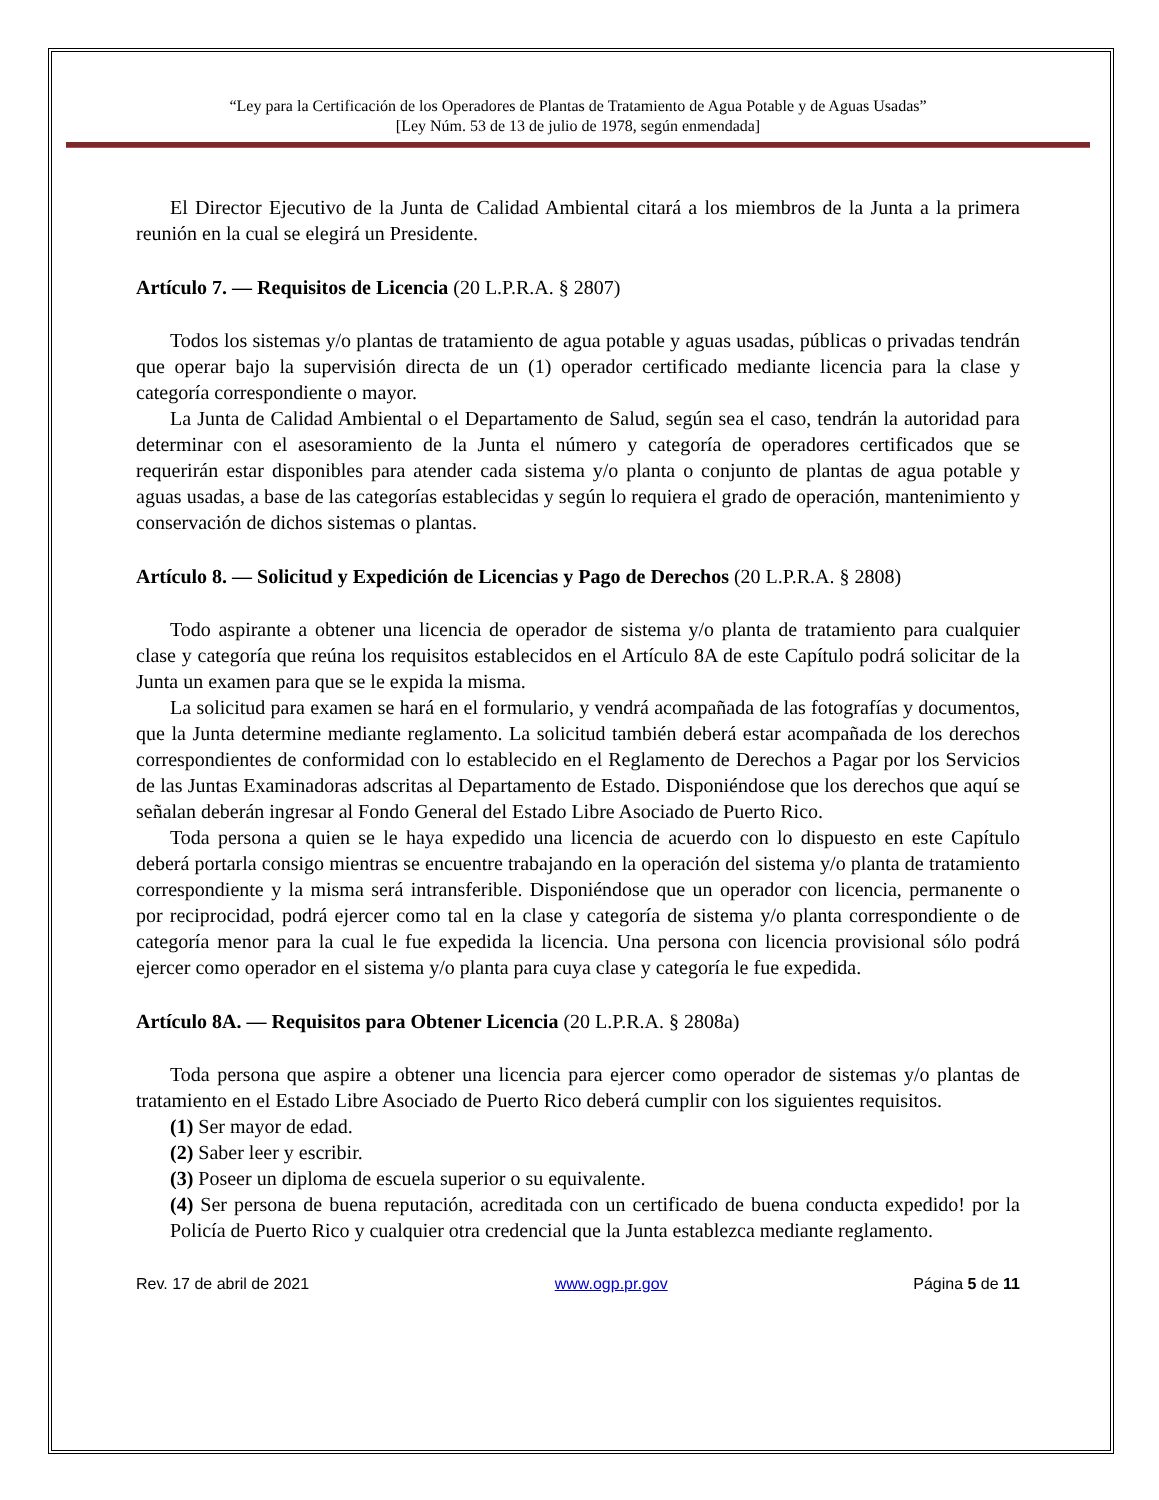“Ley para la Certificación de los Operadores de Plantas de Tratamiento de Agua Potable y de Aguas Usadas”
[Ley Núm. 53 de 13 de julio de 1978, según enmendada]
El Director Ejecutivo de la Junta de Calidad Ambiental citará a los miembros de la Junta a la primera reunión en la cual se elegirá un Presidente.
Artículo 7. — Requisitos de Licencia (20 L.P.R.A. § 2807)
Todos los sistemas y/o plantas de tratamiento de agua potable y aguas usadas, públicas o privadas tendrán que operar bajo la supervisión directa de un (1) operador certificado mediante licencia para la clase y categoría correspondiente o mayor.
La Junta de Calidad Ambiental o el Departamento de Salud, según sea el caso, tendrán la autoridad para determinar con el asesoramiento de la Junta el número y categoría de operadores certificados que se requerirán estar disponibles para atender cada sistema y/o planta o conjunto de plantas de agua potable y aguas usadas, a base de las categorías establecidas y según lo requiera el grado de operación, mantenimiento y conservación de dichos sistemas o plantas.
Artículo 8. — Solicitud y Expedición de Licencias y Pago de Derechos (20 L.P.R.A. § 2808)
Todo aspirante a obtener una licencia de operador de sistema y/o planta de tratamiento para cualquier clase y categoría que reúna los requisitos establecidos en el Artículo 8A de este Capítulo podrá solicitar de la Junta un examen para que se le expida la misma.
La solicitud para examen se hará en el formulario, y vendrá acompañada de las fotografías y documentos, que la Junta determine mediante reglamento. La solicitud también deberá estar acompañada de los derechos correspondientes de conformidad con lo establecido en el Reglamento de Derechos a Pagar por los Servicios de las Juntas Examinadoras adscritas al Departamento de Estado. Disponiéndose que los derechos que aquí se señalan deberán ingresar al Fondo General del Estado Libre Asociado de Puerto Rico.
Toda persona a quien se le haya expedido una licencia de acuerdo con lo dispuesto en este Capítulo deberá portarla consigo mientras se encuentre trabajando en la operación del sistema y/o planta de tratamiento correspondiente y la misma será intransferible. Disponiéndose que un operador con licencia, permanente o por reciprocidad, podrá ejercer como tal en la clase y categoría de sistema y/o planta correspondiente o de categoría menor para la cual le fue expedida la licencia. Una persona con licencia provisional sólo podrá ejercer como operador en el sistema y/o planta para cuya clase y categoría le fue expedida.
Artículo 8A. — Requisitos para Obtener Licencia (20 L.P.R.A. § 2808a)
Toda persona que aspire a obtener una licencia para ejercer como operador de sistemas y/o plantas de tratamiento en el Estado Libre Asociado de Puerto Rico deberá cumplir con los siguientes requisitos.
(1) Ser mayor de edad.
(2) Saber leer y escribir.
(3) Poseer un diploma de escuela superior o su equivalente.
(4) Ser persona de buena reputación, acreditada con un certificado de buena conducta expedido! por la Policía de Puerto Rico y cualquier otra credencial que la Junta establezca mediante reglamento.
Rev. 17 de abril de 2021 www.ogp.pr.gov Página 5 de 11